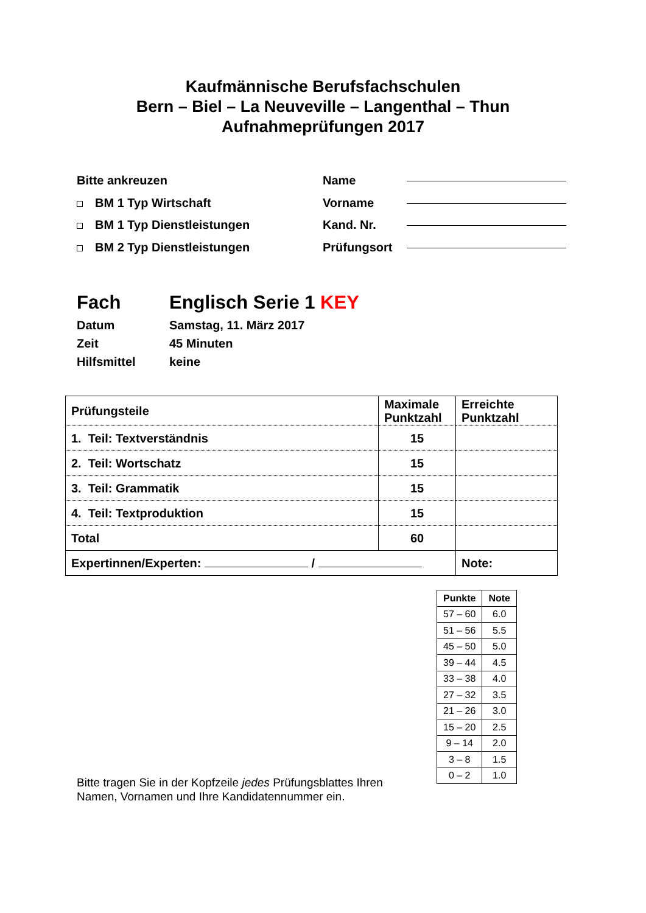Kaufmännische Berufsfachschulen
Bern – Biel – La Neuveville – Langenthal – Thun
Aufnahmeprüfungen 2017
Bitte ankreuzen
BM 1 Typ Wirtschaft
BM 1 Typ Dienstleistungen
BM 2 Typ Dienstleistungen
Name
Vorname
Kand. Nr.
Prüfungsort
Fach Englisch Serie 1 KEY
Datum Samstag, 11. März 2017
Zeit 45 Minuten
Hilfsmittel keine
| Prüfungsteile | Maximale Punktzahl | Erreichte Punktzahl |
| 1. Teil: Textverständnis | 15 | |
| 2. Teil: Wortschatz | 15 | |
| 3. Teil: Grammatik | 15 | |
| 4. Teil: Textproduktion | 15 | |
| Total | 60 | |
| Expertinnen/Experten: / | | Note: |
| Punkte | Note |
| --- | --- |
| 57 – 60 | 6.0 |
| 51 – 56 | 5.5 |
| 45 – 50 | 5.0 |
| 39 – 44 | 4.5 |
| 33 – 38 | 4.0 |
| 27 – 32 | 3.5 |
| 21 – 26 | 3.0 |
| 15 – 20 | 2.5 |
| 9 – 14 | 2.0 |
| 3 – 8 | 1.5 |
| 0 – 2 | 1.0 |
Bitte tragen Sie in der Kopfzeile jedes Prüfungsblattes Ihren Namen, Vornamen und Ihre Kandidatennummer ein.